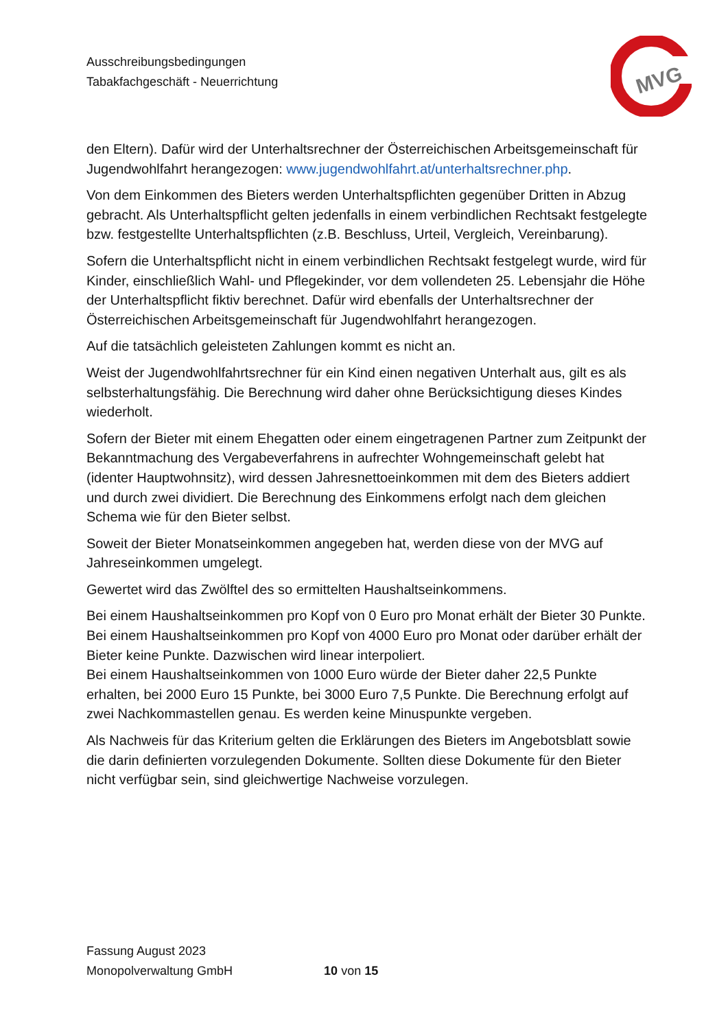Ausschreibungsbedingungen
Tabakfachgeschäft - Neuerrichtung
MVG
den Eltern). Dafür wird der Unterhaltsrechner der Österreichischen Arbeitsgemeinschaft für Jugendwohlfahrt herangezogen: www.jugendwohlfahrt.at/unterhaltsrechner.php.
Von dem Einkommen des Bieters werden Unterhaltspflichten gegenüber Dritten in Abzug gebracht. Als Unterhaltspflicht gelten jedenfalls in einem verbindlichen Rechtsakt festgelegte bzw. festgestellte Unterhaltspflichten (z.B. Beschluss, Urteil, Vergleich, Vereinbarung).
Sofern die Unterhaltspflicht nicht in einem verbindlichen Rechtsakt festgelegt wurde, wird für Kinder, einschließlich Wahl- und Pflegekinder, vor dem vollendeten 25. Lebensjahr die Höhe der Unterhaltspflicht fiktiv berechnet. Dafür wird ebenfalls der Unterhaltsrechner der Österreichischen Arbeitsgemeinschaft für Jugendwohlfahrt herangezogen.
Auf die tatsächlich geleisteten Zahlungen kommt es nicht an.
Weist der Jugendwohlfahrtsrechner für ein Kind einen negativen Unterhalt aus, gilt es als selbsterhaltungsfähig. Die Berechnung wird daher ohne Berücksichtigung dieses Kindes wiederholt.
Sofern der Bieter mit einem Ehegatten oder einem eingetragenen Partner zum Zeitpunkt der Bekanntmachung des Vergabeverfahrens in aufrechter Wohngemeinschaft gelebt hat (identer Hauptwohnsitz), wird dessen Jahresnettoeinkommen mit dem des Bieters addiert und durch zwei dividiert. Die Berechnung des Einkommens erfolgt nach dem gleichen Schema wie für den Bieter selbst.
Soweit der Bieter Monatseinkommen angegeben hat, werden diese von der MVG auf Jahreseinkommen umgelegt.
Gewertet wird das Zwölftel des so ermittelten Haushaltseinkommens.
Bei einem Haushaltseinkommen pro Kopf von 0 Euro pro Monat erhält der Bieter 30 Punkte.
Bei einem Haushaltseinkommen pro Kopf von 4000 Euro pro Monat oder darüber erhält der Bieter keine Punkte. Dazwischen wird linear interpoliert.
Bei einem Haushaltseinkommen von 1000 Euro würde der Bieter daher 22,5 Punkte erhalten, bei 2000 Euro 15 Punkte, bei 3000 Euro 7,5 Punkte. Die Berechnung erfolgt auf zwei Nachkommastellen genau. Es werden keine Minuspunkte vergeben.
Als Nachweis für das Kriterium gelten die Erklärungen des Bieters im Angebotsblatt sowie die darin definierten vorzulegenden Dokumente. Sollten diese Dokumente für den Bieter nicht verfügbar sein, sind gleichwertige Nachweise vorzulegen.
Fassung August 2023
Monopolverwaltung GmbH 10 von 15